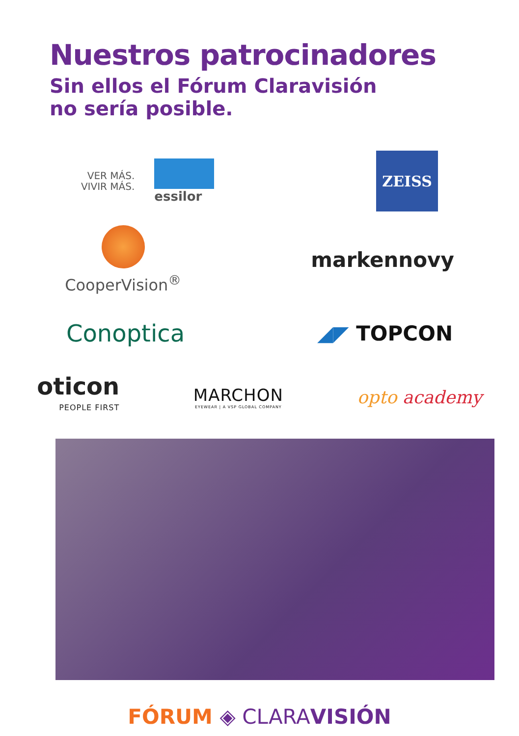Nuestros patrocinadores
Sin ellos el Fórum Claravisión
no sería posible.
VER MÁS.
VIVIR MÁS.
essilor
ZEISS
CooperVision<sup>®</sup>
markennovy
Conoptica ◢◤ TOPCON
oticon
PEOPLE FIRST
MARCHON
EYEWEAR | A VSP GLOBAL COMPANY
opto academy
FÓRUM ◈ CLARA VISIÓN